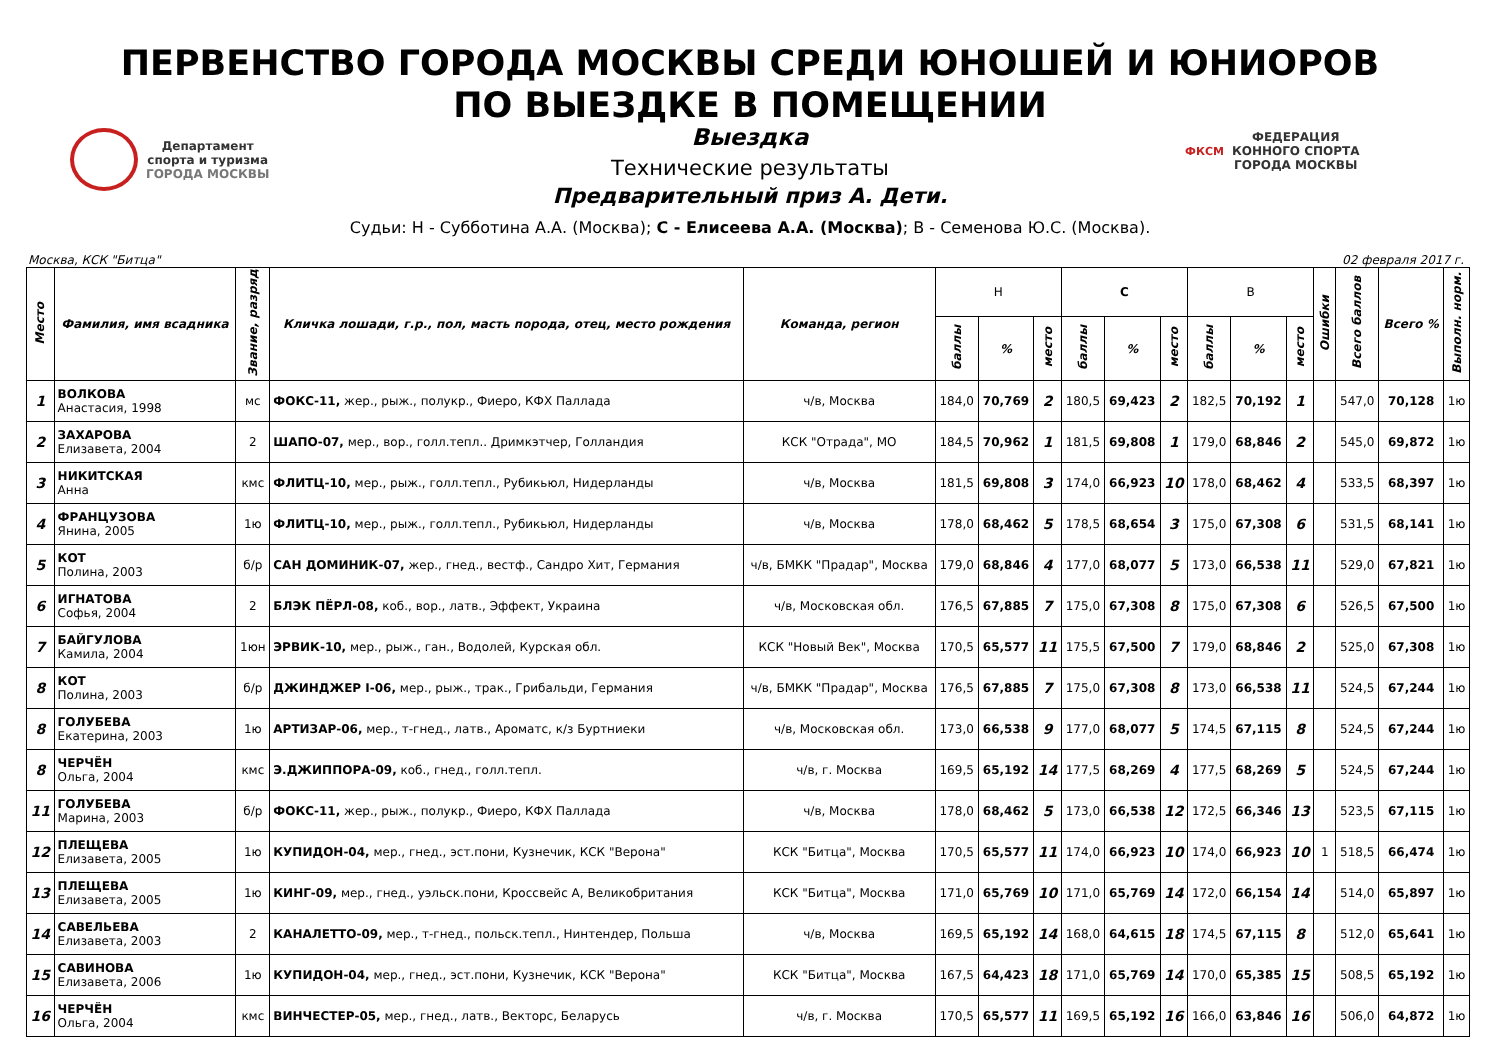ПЕРВЕНСТВО ГОРОДА МОСКВЫ СРЕДИ ЮНОШЕЙ И ЮНИОРОВ
ПО ВЫЕЗДКЕ В ПОМЕЩЕНИИ
Департамент
спорта и туризма
ГОРОДА МОСКВЫ
ФКСМ
ФЕДЕРАЦИЯ
КОННОГО СПОРТА
ГОРОДА МОСКВЫ
Выездка
Технические результаты
Предварительный приз А. Дети.
Судьи: Н - Субботина А.А. (Москва); С - Елисеева А.А. (Москва); В - Семенова Ю.С. (Москва).
Москва, КСК "Битца" 02 февраля 2017 г.
| Место | Фамилия, имя всадника | Звание, разряд | Кличка лошади, г.р., пол, масть порода, отец, место рождения | Команда, регион | Н | | | С | | | В | | | Ошибки | Всего баллов | Всего % | Выполн. норм. |
| --- | --- | --- | --- | --- | --- | --- | --- | --- | --- | --- | --- | --- | --- | --- | --- | --- | --- |
| | | | | | баллы | % | место | баллы | % | место | баллы | % | место | | | | |
| 1 | ВОЛКОВА Анастасия, 1998 | мс | ФОКС-11, жер., рыж., полукр., Фиеро, КФХ Паллада | ч/в, Москва | 184,0 | 70,769 | 2 | 180,5 | 69,423 | 2 | 182,5 | 70,192 | 1 | | 547,0 | 70,128 | 1ю |
| 2 | ЗАХАРОВА Елизавета, 2004 | 2 | ШАПО-07, мер., вор., голл.тепл.. Дримкэтчер, Голландия | КСК "Отрада", МО | 184,5 | 70,962 | 1 | 181,5 | 69,808 | 1 | 179,0 | 68,846 | 2 | | 545,0 | 69,872 | 1ю |
| 3 | НИКИТСКАЯ Анна | кмс | ФЛИТЦ-10, мер., рыж., голл.тепл., Рубикьюл, Нидерланды | ч/в, Москва | 181,5 | 69,808 | 3 | 174,0 | 66,923 | 10 | 178,0 | 68,462 | 4 | | 533,5 | 68,397 | 1ю |
| 4 | ФРАНЦУЗОВА Янина, 2005 | 1ю | ФЛИТЦ-10, мер., рыж., голл.тепл., Рубикьюл, Нидерланды | ч/в, Москва | 178,0 | 68,462 | 5 | 178,5 | 68,654 | 3 | 175,0 | 67,308 | 6 | | 531,5 | 68,141 | 1ю |
| 5 | КОТ Полина, 2003 | б/р | САН ДОМИНИК-07, жер., гнед., вестф., Сандро Хит, Германия | ч/в, БМКК "Прадар", Москва | 179,0 | 68,846 | 4 | 177,0 | 68,077 | 5 | 173,0 | 66,538 | 11 | | 529,0 | 67,821 | 1ю |
| 6 | ИГНАТОВА Софья, 2004 | 2 | БЛЭК ПЁРЛ-08, коб., вор., латв., Эффект, Украина | ч/в, Московская обл. | 176,5 | 67,885 | 7 | 175,0 | 67,308 | 8 | 175,0 | 67,308 | 6 | | 526,5 | 67,500 | 1ю |
| 7 | БАЙГУЛОВА Камила, 2004 | 1юн | ЭРВИК-10, мер., рыж., ган., Водолей, Курская обл. | КСК "Новый Век", Москва | 170,5 | 65,577 | 11 | 175,5 | 67,500 | 7 | 179,0 | 68,846 | 2 | | 525,0 | 67,308 | 1ю |
| 8 | КОТ Полина, 2003 | б/р | ДЖИНДЖЕР I-06, мер., рыж., трак., Грибальди, Германия | ч/в, БМКК "Прадар", Москва | 176,5 | 67,885 | 7 | 175,0 | 67,308 | 8 | 173,0 | 66,538 | 11 | | 524,5 | 67,244 | 1ю |
| 8 | ГОЛУБЕВА Екатерина, 2003 | 1ю | АРТИЗАР-06, мер., т-гнед., латв., Ароматс, к/з Буртниеки | ч/в, Московская обл. | 173,0 | 66,538 | 9 | 177,0 | 68,077 | 5 | 174,5 | 67,115 | 8 | | 524,5 | 67,244 | 1ю |
| 8 | ЧЕРЧЁН Ольга, 2004 | кмс | Э.ДЖИППОРА-09, коб., гнед., голл.тепл. | ч/в, г. Москва | 169,5 | 65,192 | 14 | 177,5 | 68,269 | 4 | 177,5 | 68,269 | 5 | | 524,5 | 67,244 | 1ю |
| 11 | ГОЛУБЕВА Марина, 2003 | б/р | ФОКС-11, жер., рыж., полукр., Фиеро, КФХ Паллада | ч/в, Москва | 178,0 | 68,462 | 5 | 173,0 | 66,538 | 12 | 172,5 | 66,346 | 13 | | 523,5 | 67,115 | 1ю |
| 12 | ПЛЕЩЕВА Елизавета, 2005 | 1ю | КУПИДОН-04, мер., гнед., эст.пони, Кузнечик, КСК "Верона" | КСК "Битца", Москва | 170,5 | 65,577 | 11 | 174,0 | 66,923 | 10 | 174,0 | 66,923 | 10 | 1 | 518,5 | 66,474 | 1ю |
| 13 | ПЛЕЩЕВА Елизавета, 2005 | 1ю | КИНГ-09, мер., гнед., уэльск.пони, Кроссвейс А, Великобритания | КСК "Битца", Москва | 171,0 | 65,769 | 10 | 171,0 | 65,769 | 14 | 172,0 | 66,154 | 14 | | 514,0 | 65,897 | 1ю |
| 14 | САВЕЛЬЕВА Елизавета, 2003 | 2 | КАНАЛЕТТО-09, мер., т-гнед., польск.тепл., Нинтендер, Польша | ч/в, Москва | 169,5 | 65,192 | 14 | 168,0 | 64,615 | 18 | 174,5 | 67,115 | 8 | | 512,0 | 65,641 | 1ю |
| 15 | САВИНОВА Елизавета, 2006 | 1ю | КУПИДОН-04, мер., гнед., эст.пони, Кузнечик, КСК "Верона" | КСК "Битца", Москва | 167,5 | 64,423 | 18 | 171,0 | 65,769 | 14 | 170,0 | 65,385 | 15 | | 508,5 | 65,192 | 1ю |
| 16 | ЧЕРЧЁН Ольга, 2004 | кмс | ВИНЧЕСТЕР-05, мер., гнед., латв., Векторс, Беларусь | ч/в, г. Москва | 170,5 | 65,577 | 11 | 169,5 | 65,192 | 16 | 166,0 | 63,846 | 16 | | 506,0 | 64,872 | 1ю |